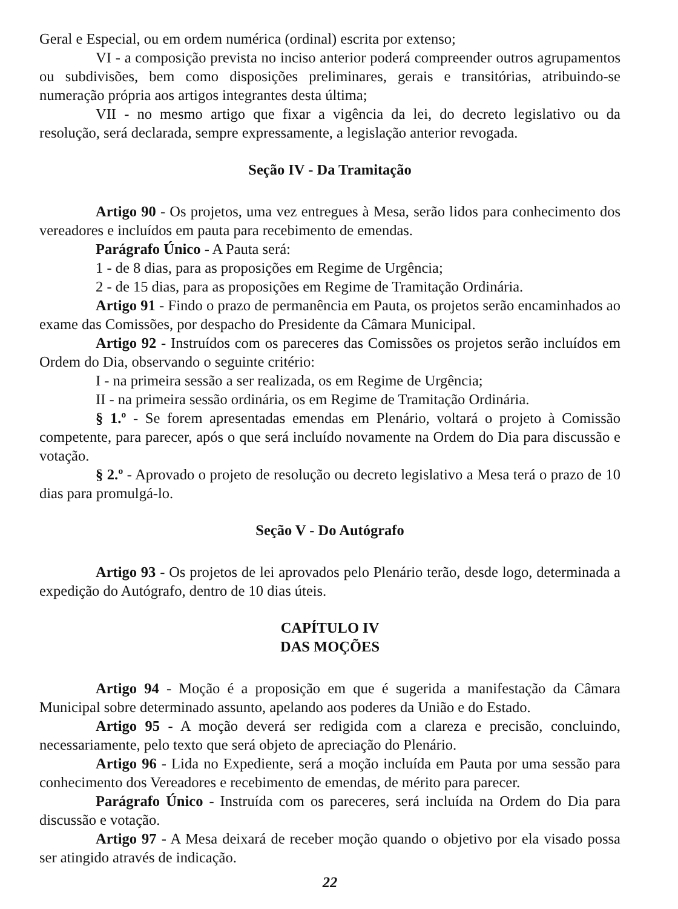Geral e Especial, ou em ordem numérica (ordinal) escrita por extenso;
VI - a composição prevista no inciso anterior poderá compreender outros agrupamentos ou subdivisões, bem como disposições preliminares, gerais e transitórias, atribuindo-se numeração própria aos artigos integrantes desta última;
VII - no mesmo artigo que fixar a vigência da lei, do decreto legislativo ou da resolução, será declarada, sempre expressamente, a legislação anterior revogada.
Seção IV - Da Tramitação
Artigo 90 - Os projetos, uma vez entregues à Mesa, serão lidos para conhecimento dos vereadores e incluídos em pauta para recebimento de emendas.
Parágrafo Único - A Pauta será:
1 - de 8 dias, para as proposições em Regime de Urgência;
2 - de 15 dias, para as proposições em Regime de Tramitação Ordinária.
Artigo 91 - Findo o prazo de permanência em Pauta, os projetos serão encaminhados ao exame das Comissões, por despacho do Presidente da Câmara Municipal.
Artigo 92 - Instruídos com os pareceres das Comissões os projetos serão incluídos em Ordem do Dia, observando o seguinte critério:
I - na primeira sessão a ser realizada, os em Regime de Urgência;
II - na primeira sessão ordinária, os em Regime de Tramitação Ordinária.
§ 1.º - Se forem apresentadas emendas em Plenário, voltará o projeto à Comissão competente, para parecer, após o que será incluído novamente na Ordem do Dia para discussão e votação.
§ 2.º - Aprovado o projeto de resolução ou decreto legislativo a Mesa terá o prazo de 10 dias para promulgá-lo.
Seção V - Do Autógrafo
Artigo 93 - Os projetos de lei aprovados pelo Plenário terão, desde logo, determinada a expedição do Autógrafo, dentro de 10 dias úteis.
CAPÍTULO IV
DAS MOÇÕES
Artigo 94 - Moção é a proposição em que é sugerida a manifestação da Câmara Municipal sobre determinado assunto, apelando aos poderes da União e do Estado.
Artigo 95 - A moção deverá ser redigida com a clareza e precisão, concluindo, necessariamente, pelo texto que será objeto de apreciação do Plenário.
Artigo 96 - Lida no Expediente, será a moção incluída em Pauta por uma sessão para conhecimento dos Vereadores e recebimento de emendas, de mérito para parecer.
Parágrafo Único - Instruída com os pareceres, será incluída na Ordem do Dia para discussão e votação.
Artigo 97 - A Mesa deixará de receber moção quando o objetivo por ela visado possa ser atingido através de indicação.
22